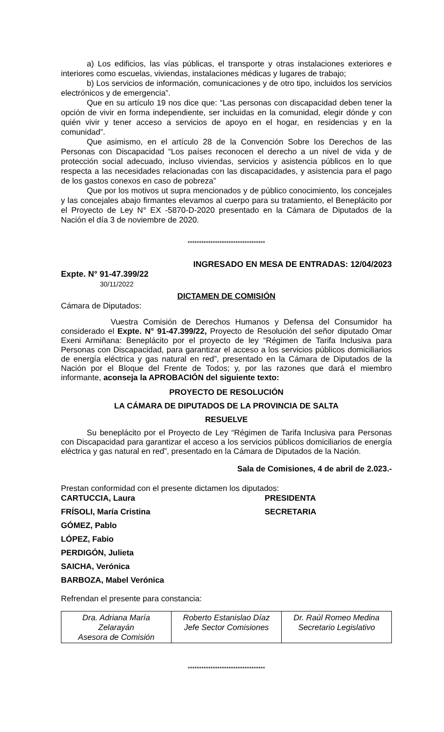a) Los edificios, las vías públicas, el transporte y otras instalaciones exteriores e interiores como escuelas, viviendas, instalaciones médicas y lugares de trabajo;
b) Los servicios de información, comunicaciones y de otro tipo, incluidos los servicios electrónicos y de emergencia”.
Que en su artículo 19 nos dice que: “Las personas con discapacidad deben tener la opción de vivir en forma independiente, ser incluidas en la comunidad, elegir dónde y con quién vivir y tener acceso a servicios de apoyo en el hogar, en residencias y en la comunidad”.
Que asimismo, en el artículo 28 de la Convención Sobre los Derechos de las Personas con Discapacidad “Los países reconocen el derecho a un nivel de vida y de protección social adecuado, incluso viviendas, servicios y asistencia públicos en lo que respecta a las necesidades relacionadas con las discapacidades, y asistencia para el pago de los gastos conexos en caso de pobreza”
Que por los motivos ut supra mencionados y de público conocimiento, los concejales y las concejales abajo firmantes elevamos al cuerpo para su tratamiento, el Beneplácito por el Proyecto de Ley N° EX -5870-D-2020 presentado en la Cámara de Diputados de la Nación el día 3 de noviembre de 2020.
**********************************
INGRESADO EN MESA DE ENTRADAS: 12/04/2023
Expte. N° 91-47.399/22
30/11/2022
DICTAMEN DE COMISIÓN
Cámara de Diputados:
Vuestra Comisión de Derechos Humanos y Defensa del Consumidor ha considerado el Expte. N° 91-47.399/22, Proyecto de Resolución del señor diputado Omar Exeni Armiñana: Beneplácito por el proyecto de ley “Régimen de Tarifa Inclusiva para Personas con Discapacidad, para garantizar el acceso a los servicios públicos domiciliarios de energía eléctrica y gas natural en red”, presentado en la Cámara de Diputados de la Nación por el Bloque del Frente de Todos; y, por las razones que dará el miembro informante, aconseja la APROBACIÓN del siguiente texto:
PROYECTO DE RESOLUCIÓN
LA CÁMARA DE DIPUTADOS DE LA PROVINCIA DE SALTA
RESUELVE
Su beneplácito por el Proyecto de Ley “Régimen de Tarifa Inclusiva para Personas con Discapacidad para garantizar el acceso a los servicios públicos domiciliarios de energía eléctrica y gas natural en red”, presentado en la Cámara de Diputados de la Nación.
Sala de Comisiones, 4 de abril de 2.023.-
Prestan conformidad con el presente dictamen los diputados:
| CARTUCCIA, Laura | PRESIDENTA |
| FRÍSOLI, María Cristina | SECRETARIA |
| GÓMEZ, Pablo | |
| LÓPEZ, Fabio | |
| PERDIGÓN, Julieta | |
| SAICHA, Verónica | |
| BARBOZA, Mabel Verónica | |
Refrendan el presente para constancia:
| Dra. Adriana María Zelarayán Asesora de Comisión | Roberto Estanislao Díaz Jefe Sector Comisiones | Dr. Raúl Romeo Medina Secretario Legislativo |
**********************************